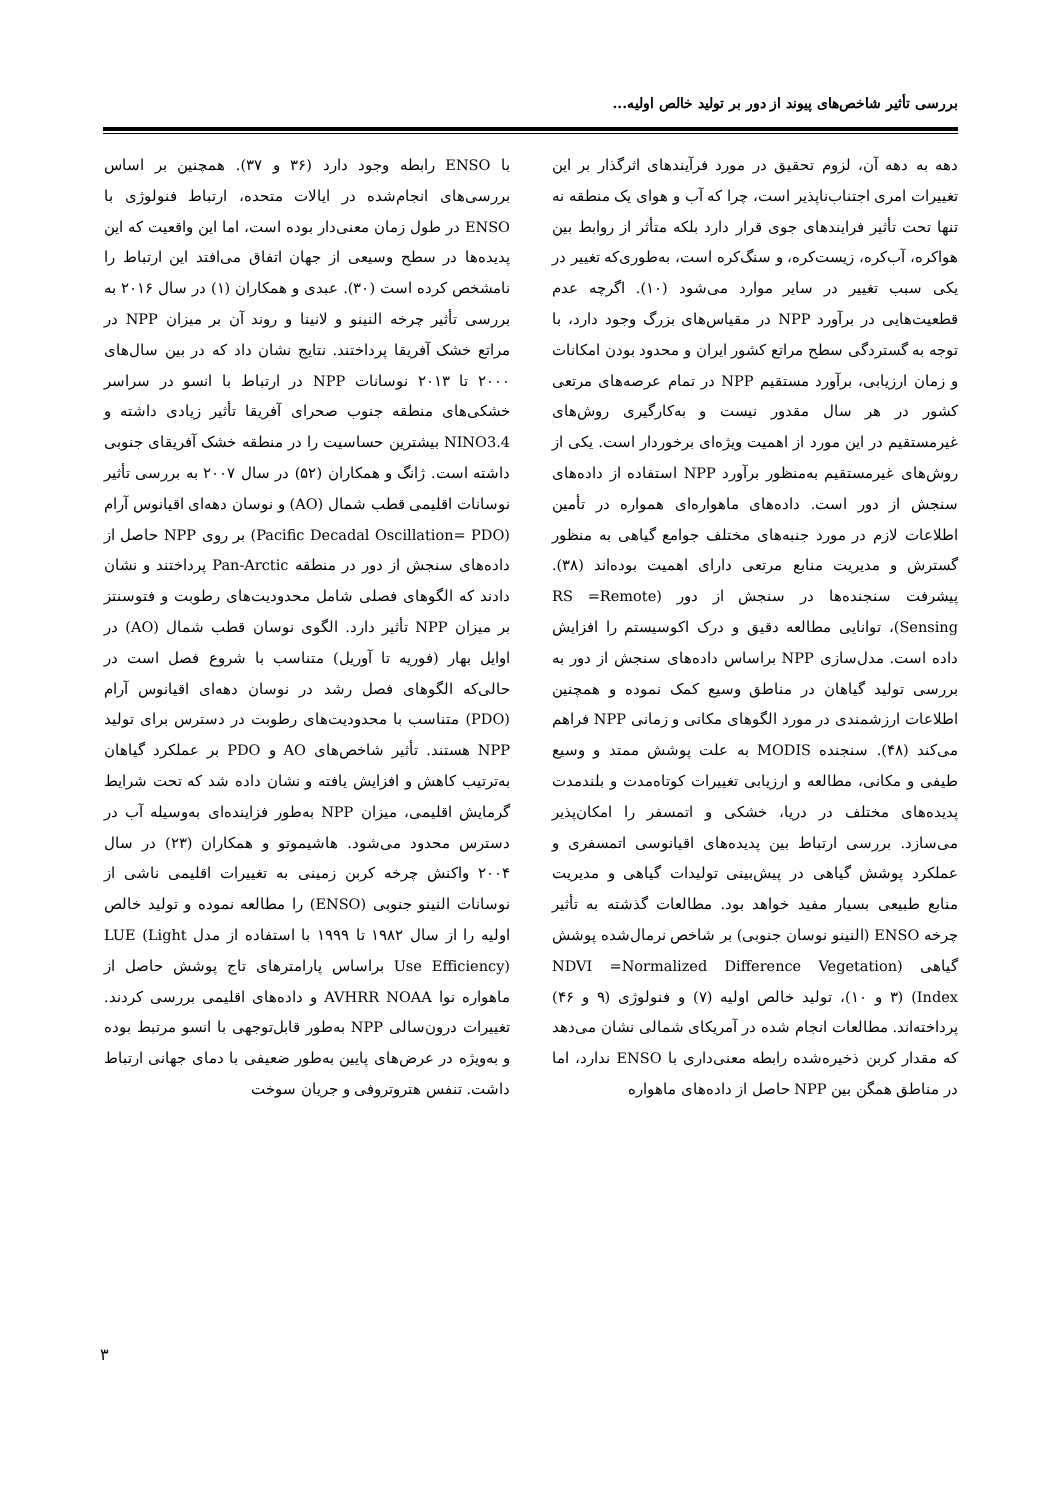بررسی تأثیر شاخص‌های پیوند از دور بر تولید خالص اولیه...
دهه به دهه آن، لزوم تحقیق در مورد فرآیندهای اثرگذار بر این تغییرات امری اجتناب‌ناپذیر است، چرا که آب و هوای یک منطقه نه تنها تحت تأثیر فرایندهای جوی قرار دارد بلکه متأثر از روابط بین هواکره، آب‌کره، زیست‌کره، و سنگ‌کره است، به‌طوری‌که تغییر در یکی سبب تغییر در سایر موارد می‌شود (۱۰). اگرچه عدم قطعیت‌هایی در برآورد NPP در مقیاس‌های بزرگ وجود دارد، با توجه به گستردگی سطح مراتع کشور ایران و محدود بودن امکانات و زمان ارزیابی، برآورد مستقیم NPP در تمام عرصه‌های مرتعی کشور در هر سال مقدور نیست و به‌کارگیری روش‌های غیرمستقیم در این مورد از اهمیت ویژه‌ای برخوردار است. یکی از روش‌های غیرمستقیم به‌منظور برآورد NPP استفاده از داده‌های سنجش از دور است. داده‌های ماهواره‌ای همواره در تأمین اطلاعات لازم در مورد جنبه‌های مختلف جوامع گیاهی به منظور گسترش و مدیریت منابع مرتعی دارای اهمیت بوده‌اند (۳۸). پیشرفت سنجنده‌ها در سنجش از دور (RS =Remote Sensing)، توانایی مطالعه دقیق و درک اکوسیستم را افزایش داده است. مدل‌سازی NPP براساس داده‌های سنجش از دور به بررسی تولید گیاهان در مناطق وسیع کمک نموده و همچنین اطلاعات ارزشمندی در مورد الگوهای مکانی و زمانی NPP فراهم می‌کند (۴۸). سنجنده MODIS به علت پوشش ممتد و وسیع طیفی و مکانی، مطالعه و ارزیابی تغییرات کوتاه‌مدت و بلندمدت پدیده‌های مختلف در دریا، خشکی و اتمسفر را امکان‌پذیر می‌سازد. بررسی ارتباط بین پدیده‌های اقیانوسی اتمسفری و عملکرد پوشش گیاهی در پیش‌بینی تولیدات گیاهی و مدیریت منابع طبیعی بسیار مفید خواهد بود. مطالعات گذشته به تأثیر چرخه ENSO (النینو نوسان جنوبی) بر شاخص نرمال‌شده پوشش گیاهی (NDVI =Normalized Difference Vegetation Index) (۳ و ۱۰)، تولید خالص اولیه (۷) و فنولوژی (۹ و ۴۶) پرداخته‌اند. مطالعات انجام شده در آمریکای شمالی نشان می‌دهد که مقدار کربن ذخیره‌شده رابطه معنی‌داری با ENSO ندارد، اما در مناطق همگن بین NPP حاصل از داده‌های ماهواره
با ENSO رابطه وجود دارد (۳۶ و ۳۷). همچنین بر اساس بررسی‌های انجام‌شده در ایالات متحده، ارتباط فنولوژی با ENSO در طول زمان معنی‌دار بوده است، اما این واقعیت که این پدیده‌ها در سطح وسیعی از جهان اتفاق می‌افتد این ارتباط را نامشخص کرده است (۳۰). عبدی و همکاران (۱) در سال ۲۰۱۶ به بررسی تأثیر چرخه النینو و لانینا و روند آن بر میزان NPP در مراتع خشک آفریقا پرداختند. نتایج نشان داد که در بین سال‌های ۲۰۰۰ تا ۲۰۱۳ نوسانات NPP در ارتباط با انسو در سراسر خشکی‌های منطقه جنوب صحرای آفریقا تأثیر زیادی داشته و NINO3.4 بیشترین حساسیت را در منطقه خشک آفریقای جنوبی داشته است. ژانگ و همکاران (۵۲) در سال ۲۰۰۷ به بررسی تأثیر نوسانات اقلیمی قطب شمال (AO) و نوسان دهه‌ای اقیانوس آرام (Pacific Decadal Oscillation= PDO) بر روی NPP حاصل از داده‌های سنجش از دور در منطقه Pan-Arctic پرداختند و نشان دادند که الگوهای فصلی شامل محدودیت‌های رطوبت و فتوسنتز بر میزان NPP تأثیر دارد. الگوی نوسان قطب شمال (AO) در اوایل بهار (فوریه تا آوریل) متناسب با شروع فصل است در حالی‌که الگوهای فصل رشد در نوسان دهه‌ای اقیانوس آرام (PDO) متناسب با محدودیت‌های رطوبت در دسترس برای تولید NPP هستند. تأثیر شاخص‌های AO و PDO بر عملکرد گیاهان به‌ترتیب کاهش و افزایش یافته و نشان داده شد که تحت شرایط گرمایش اقلیمی، میزان NPP به‌طور فزاینده‌ای به‌وسیله آب در دسترس محدود می‌شود. هاشیموتو و همکاران (۲۳) در سال ۲۰۰۴ واکنش چرخه کربن زمینی به تغییرات اقلیمی ناشی از نوسانات النینو جنوبی (ENSO) را مطالعه نموده و تولید خالص اولیه را از سال ۱۹۸۲ تا ۱۹۹۹ با استفاده از مدل LUE (Light Use Efficiency) براساس پارامترهای تاج پوشش حاصل از ماهواره نوا AVHRR NOAA و داده‌های اقلیمی بررسی کردند. تغییرات درون‌سالی NPP به‌طور قابل‌توجهی با انسو مرتبط بوده و به‌ویژه در عرض‌های پایین به‌طور ضعیفی با دمای جهانی ارتباط داشت. تنفس هتروتروفی و جریان سوخت
۳